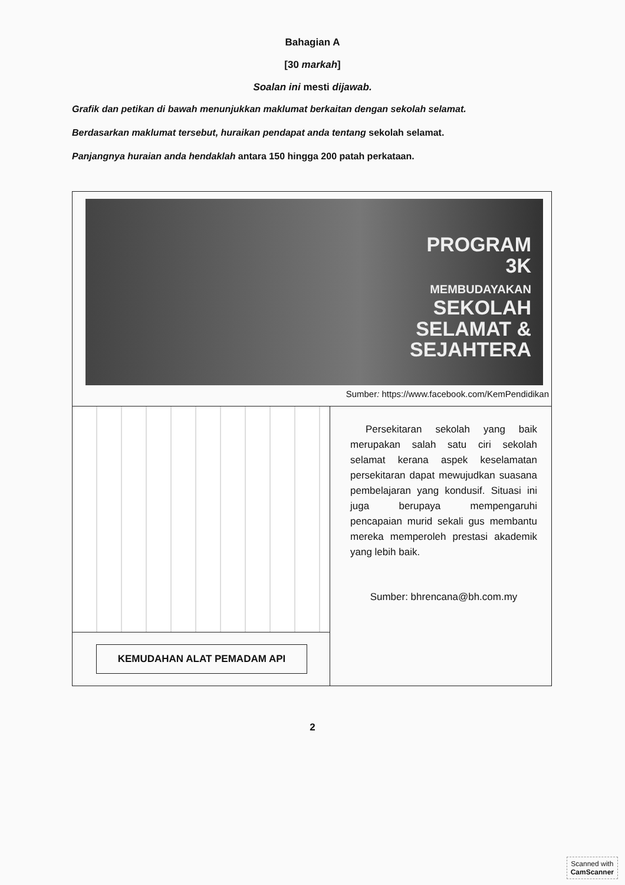Bahagian A
[30 markah]
Soalan ini mesti dijawab.
Grafik dan petikan di bawah menunjukkan maklumat berkaitan dengan sekolah selamat.
Berdasarkan maklumat tersebut, huraikan pendapat anda tentang sekolah selamat.
Panjangnya huraian anda hendaklah antara 150 hingga 200 patah perkataan.
PROGRAM
3K
MEMBUDAYAKAN
SEKOLAH
SELAMAT &
SEJAHTERA
Sumber: https://www.facebook.com/KemPendidikan
KEMUDAHAN ALAT PEMADAM API
Persekitaran sekolah yang baik merupakan salah satu ciri sekolah selamat kerana aspek keselamatan persekitaran dapat mewujudkan suasana pembelajaran yang kondusif. Situasi ini juga berupaya mempengaruhi pencapaian murid sekali gus membantu mereka memperoleh prestasi akademik yang lebih baik.
Sumber: bhrencana@bh.com.my
2
Scanned with
CamScanner